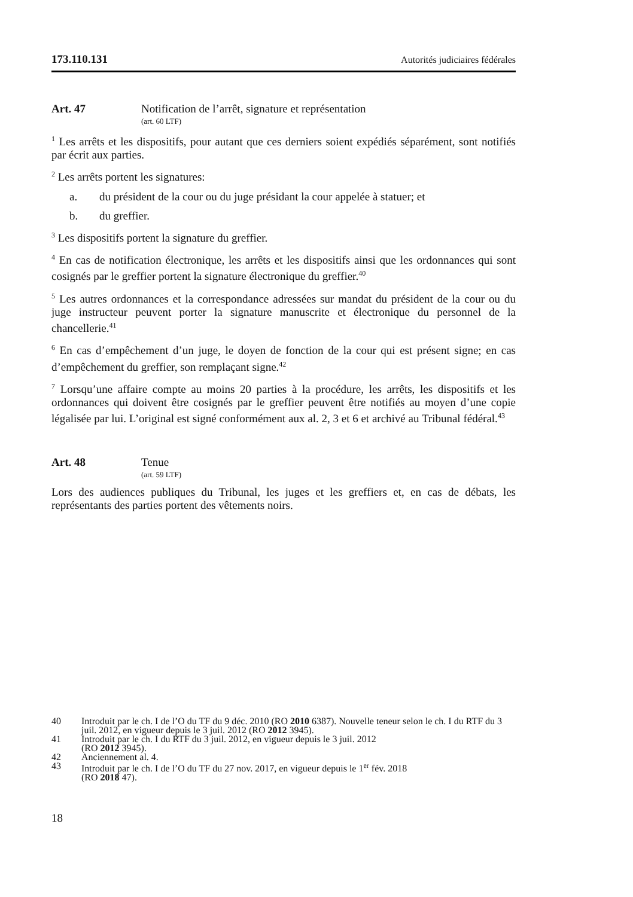173.110.131 Autorités judiciaires fédérales
Art. 47 Notification de l’arrêt, signature et représentation
(art. 60 LTF)
<sup>1</sup> Les arrêts et les dispositifs, pour autant que ces derniers soient expédiés séparément, sont notifiés par écrit aux parties.
<sup>2</sup> Les arrêts portent les signatures:
a. du président de la cour ou du juge présidant la cour appelée à statuer; et
b. du greffier.
<sup>3</sup> Les dispositifs portent la signature du greffier.
<sup>4</sup> En cas de notification électronique, les arrêts et les dispositifs ainsi que les ordonnances qui sont cosignés par le greffier portent la signature électronique du greffier.<sup>40</sup>
<sup>5</sup> Les autres ordonnances et la correspondance adressées sur mandat du président de la cour ou du juge instructeur peuvent porter la signature manuscrite et électronique du personnel de la chancellerie.<sup>41</sup>
<sup>6</sup> En cas d’empêchement d’un juge, le doyen de fonction de la cour qui est présent signe; en cas d’empêchement du greffier, son remplaçant signe.<sup>42</sup>
<sup>7</sup> Lorsqu’une affaire compte au moins 20 parties à la procédure, les arrêts, les dispositifs et les ordonnances qui doivent être cosignés par le greffier peuvent être notifiés au moyen d’une copie légalisée par lui. L’original est signé conformément aux al. 2, 3 et 6 et archivé au Tribunal fédéral.<sup>43</sup>
Art. 48 Tenue
(art. 59 LTF)
Lors des audiences publiques du Tribunal, les juges et les greffiers et, en cas de débats, les représentants des parties portent des vêtements noirs.
40 Introduit par le ch. I de l’O du TF du 9 déc. 2010 (RO 2010 6387). Nouvelle teneur selon le ch. I du RTF du 3 juil. 2012, en vigueur depuis le 3 juil. 2012 (RO 2012 3945).
41 Introduit par le ch. I du RTF du 3 juil. 2012, en vigueur depuis le 3 juil. 2012
(RO 2012 3945).
42 Anciennement al. 4.
43 Introduit par le ch. I de l’O du TF du 27 nov. 2017, en vigueur depuis le 1<sup>er</sup> fév. 2018
(RO 2018 47).
18